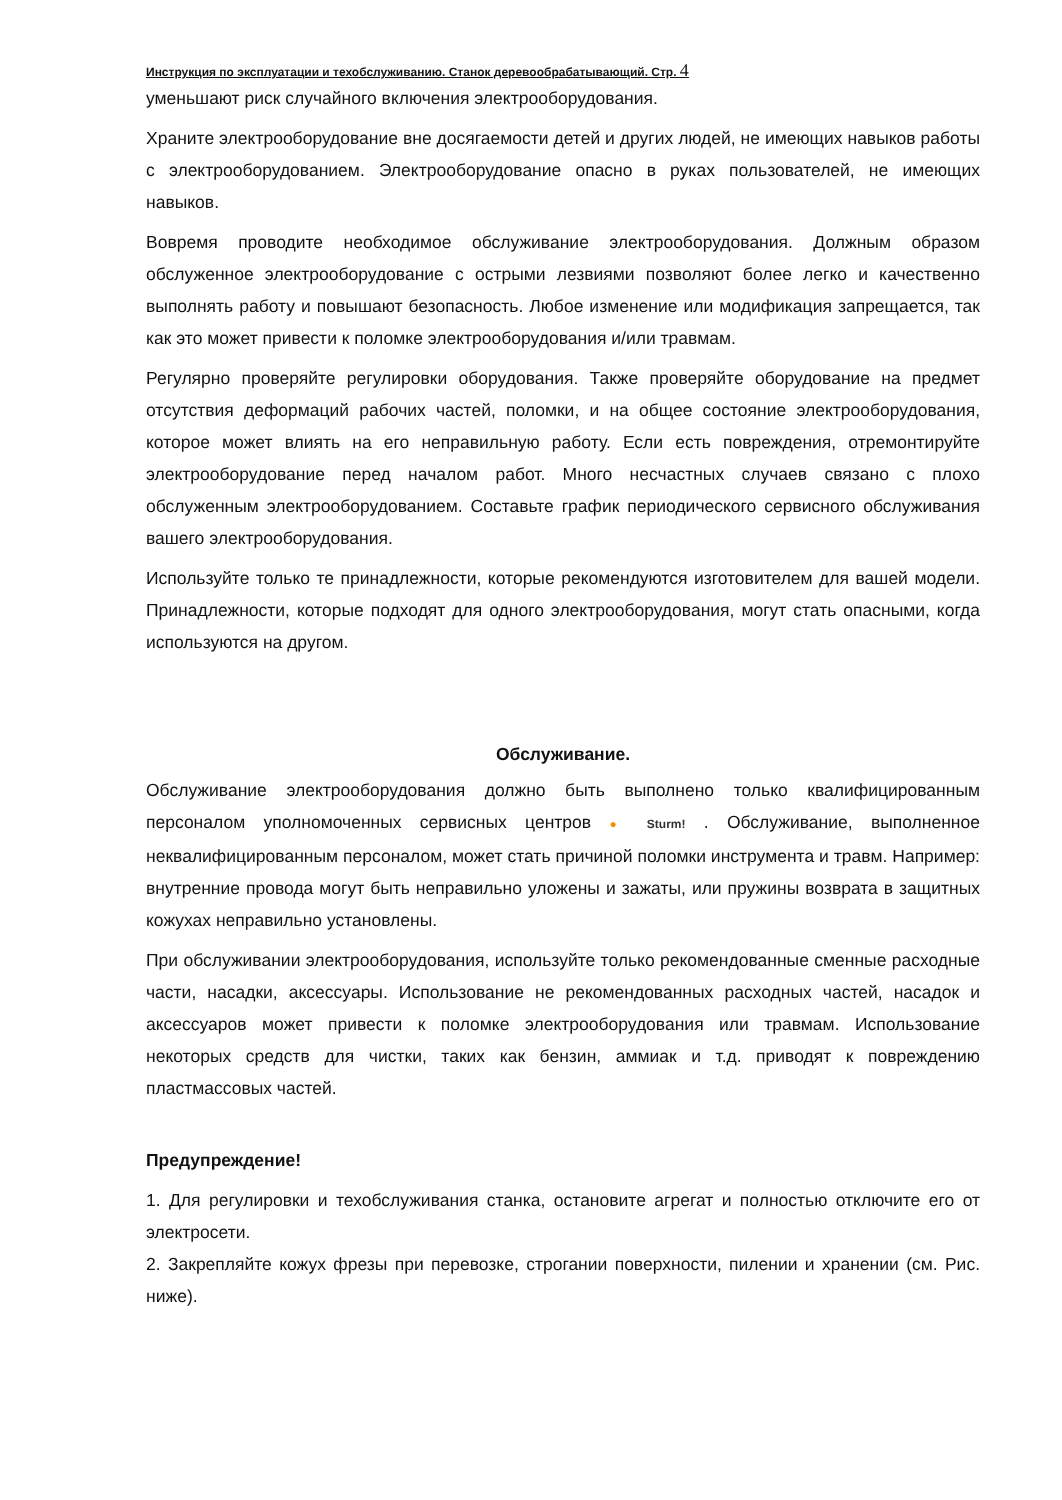Инструкция по эксплуатации и техобслуживанию. Станок деревообрабатывающий. Стр. 4
уменьшают риск случайного включения электрооборудования.
Храните электрооборудование вне досягаемости детей и других людей, не имеющих навыков работы с электрооборудованием. Электрооборудование опасно в руках пользователей, не имеющих навыков.
Вовремя проводите необходимое обслуживание электрооборудования. Должным образом обслуженное электрооборудование с острыми лезвиями позволяют более легко и качественно выполнять работу и повышают безопасность. Любое изменение или модификация запрещается, так как это может привести к поломке электрооборудования и/или травмам.
Регулярно проверяйте регулировки оборудования. Также проверяйте оборудование на предмет отсутствия деформаций рабочих частей, поломки, и на общее состояние электрооборудования, которое может влиять на его неправильную работу. Если есть повреждения, отремонтируйте электрооборудование перед началом работ. Много несчастных случаев связано с плохо обслуженным электрооборудованием. Составьте график периодического сервисного обслуживания вашего электрооборудования.
Используйте только те принадлежности, которые рекомендуются изготовителем для вашей модели. Принадлежности, которые подходят для одного электрооборудования, могут стать опасными, когда используются на другом.
Обслуживание.
Обслуживание электрооборудования должно быть выполнено только квалифицированным персоналом уполномоченных сервисных центров ● Sturm! . Обслуживание, выполненное неквалифицированным персоналом, может стать причиной поломки инструмента и травм. Например: внутренние провода могут быть неправильно уложены и зажаты, или пружины возврата в защитных кожухах неправильно установлены.
При обслуживании электрооборудования, используйте только рекомендованные сменные расходные части, насадки, аксессуары. Использование не рекомендованных расходных частей, насадок и аксессуаров может привести к поломке электрооборудования или травмам. Использование некоторых средств для чистки, таких как бензин, аммиак и т.д. приводят к повреждению пластмассовых частей.
Предупреждение!
1. Для регулировки и техобслуживания станка, остановите агрегат и полностью отключите его от электросети.
2. Закрепляйте кожух фрезы при перевозке, строгании поверхности, пилении и хранении (см. Рис. ниже).